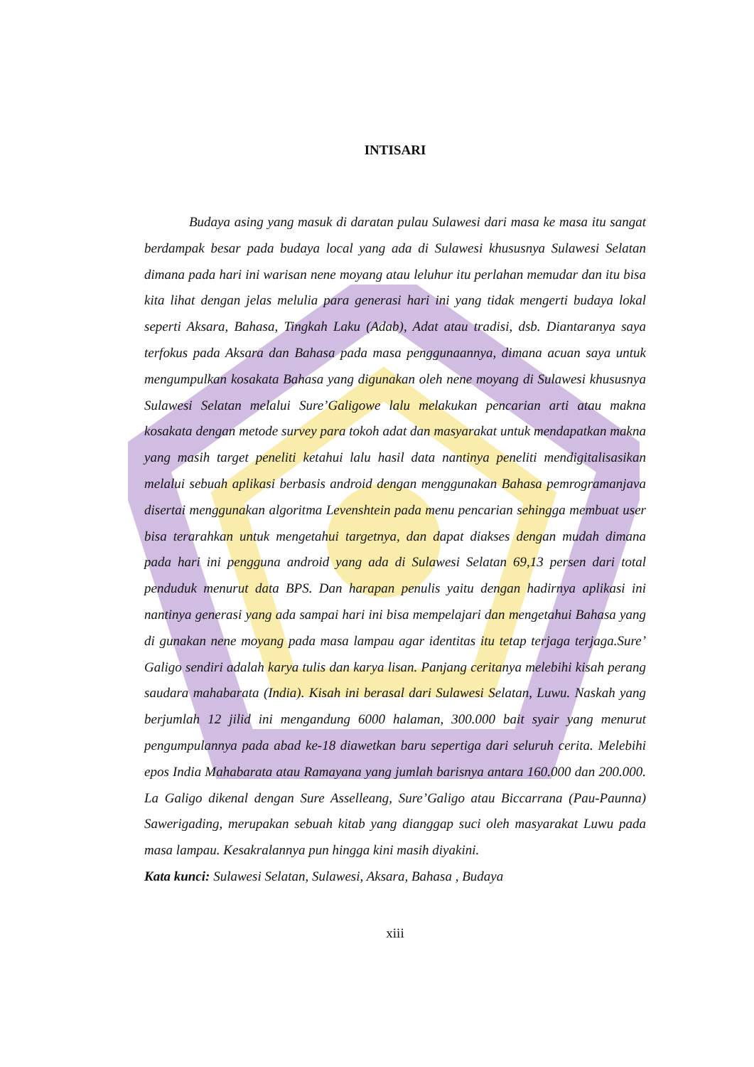INTISARI
Budaya asing yang masuk di daratan pulau Sulawesi dari masa ke masa itu sangat berdampak besar pada budaya local yang ada di Sulawesi khususnya Sulawesi Selatan dimana pada hari ini warisan nene moyang atau leluhur itu perlahan memudar dan itu bisa kita lihat dengan jelas melulia para generasi hari ini yang tidak mengerti budaya lokal seperti Aksara, Bahasa, Tingkah Laku (Adab), Adat atau tradisi, dsb. Diantaranya saya terfokus pada Aksara dan Bahasa pada masa penggunaannya, dimana acuan saya untuk mengumpulkan kosakata Bahasa yang digunakan oleh nene moyang di Sulawesi khususnya Sulawesi Selatan melalui Sure’Galigowe lalu melakukan pencarian arti atau makna kosakata dengan metode survey para tokoh adat dan masyarakat untuk mendapatkan makna yang masih target peneliti ketahui lalu hasil data nantinya peneliti mendigitalisasikan melalui sebuah aplikasi berbasis android dengan menggunakan Bahasa pemrogramanjava disertai menggunakan algoritma Levenshtein pada menu pencarian sehingga membuat user bisa terarahkan untuk mengetahui targetnya, dan dapat diakses dengan mudah dimana pada hari ini pengguna android yang ada di Sulawesi Selatan 69,13 persen dari total penduduk menurut data BPS. Dan harapan penulis yaitu dengan hadirnya aplikasi ini nantinya generasi yang ada sampai hari ini bisa mempelajari dan mengetahui Bahasa yang di gunakan nene moyang pada masa lampau agar identitas itu tetap terjaga terjaga.Sure’ Galigo sendiri adalah karya tulis dan karya lisan. Panjang ceritanya melebihi kisah perang saudara mahabarata (India). Kisah ini berasal dari Sulawesi Selatan, Luwu. Naskah yang berjumlah 12 jilid ini mengandung 6000 halaman, 300.000 bait syair yang menurut pengumpulannya pada abad ke-18 diawetkan baru sepertiga dari seluruh cerita. Melebihi epos India Mahabarata atau Ramayana yang jumlah barisnya antara 160.000 dan 200.000. La Galigo dikenal dengan Sure Asselleang, Sure’Galigo atau Biccarrana (Pau-Paunna) Sawerigading, merupakan sebuah kitab yang dianggap suci oleh masyarakat Luwu pada masa lampau. Kesakralannya pun hingga kini masih diyakini.
Kata kunci: Sulawesi Selatan, Sulawesi, Aksara, Bahasa , Budaya
xiii